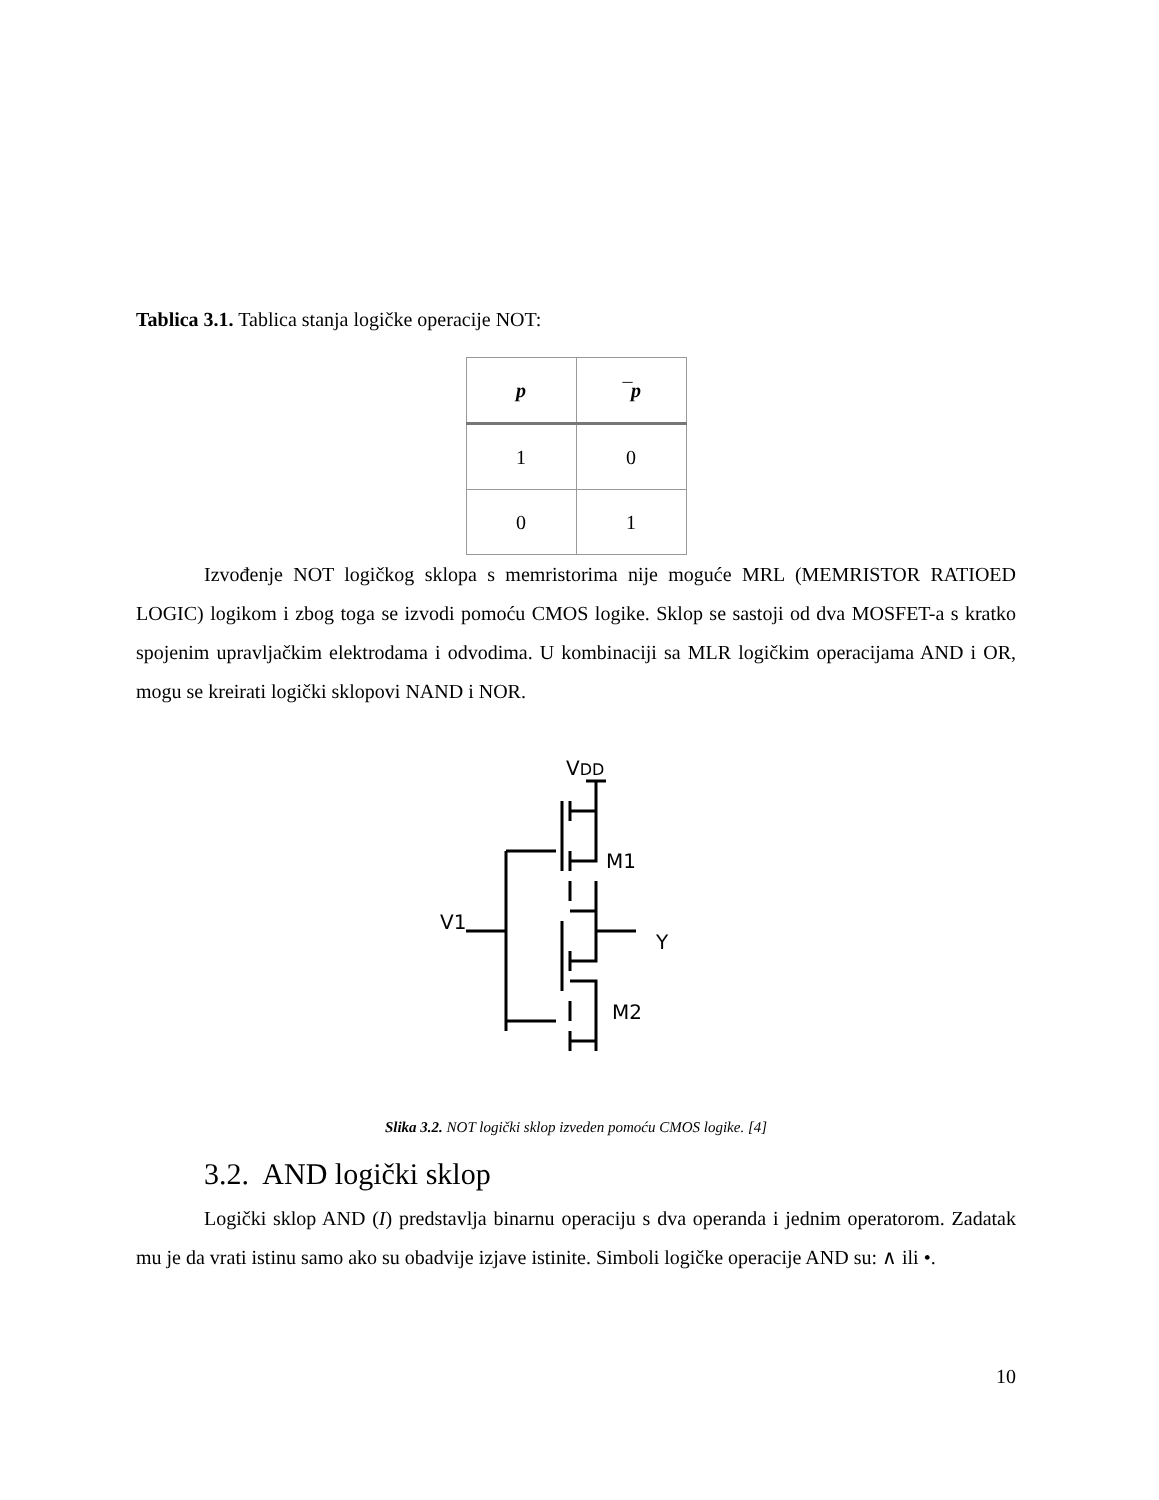Tablica 3.1. Tablica stanja logičke operacije NOT:
| p | ¯p |
| --- | --- |
| 1 | 0 |
| 0 | 1 |
Izvođenje NOT logičkog sklopa s memristorima nije moguće MRL (MEMRISTOR RATIOED LOGIC) logikom i zbog toga se izvodi pomoću CMOS logike. Sklop se sastoji od dva MOSFET-a s kratko spojenim upravljačkim elektrodama i odvodima. U kombinaciji sa MLR logičkim operacijama AND i OR, mogu se kreirati logički sklopovi NAND i NOR.
VDD
M1
M2
V1
Y
Slika 3.2. NOT logički sklop izveden pomoću CMOS logike. [4]
3.2. AND logički sklop
Logički sklop AND (I) predstavlja binarnu operaciju s dva operanda i jednim operatorom. Zadatak mu je da vrati istinu samo ako su obadvije izjave istinite. Simboli logičke operacije AND su: ∧ ili •.
10